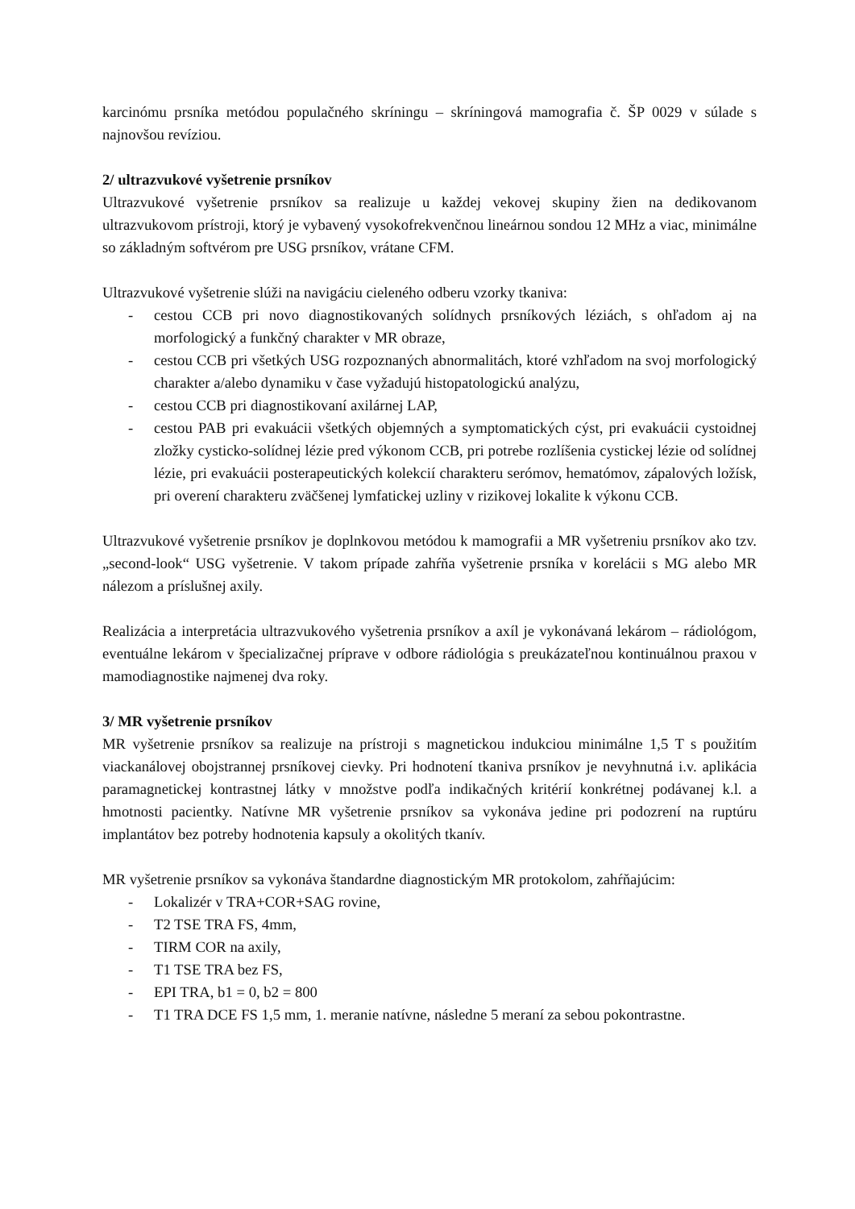karcinómu prsníka metódou populačného skríningu – skríningová mamografia č. ŠP 0029 v súlade s najnovšou revíziou.
2/ ultrazvukové vyšetrenie prsníkov
Ultrazvukové vyšetrenie prsníkov sa realizuje u každej vekovej skupiny žien na dedikovanom ultrazvukovom prístroji, ktorý je vybavený vysokofrekvenčnou lineárnou sondou 12 MHz a viac, minimálne so základným softvérom pre USG prsníkov, vrátane CFM.
Ultrazvukové vyšetrenie slúži na navigáciu cieleného odberu vzorky tkaniva:
- cestou CCB pri novo diagnostikovaných solídnych prsníkových léziách, s ohľadom aj na morfologický a funkčný charakter v MR obraze,
- cestou CCB pri všetkých USG rozpoznaných abnormalitách, ktoré vzhľadom na svoj morfologický charakter a/alebo dynamiku v čase vyžadujú histopatologickú analýzu,
- cestou CCB pri diagnostikovaní axilárnej LAP,
- cestou PAB pri evakuácii všetkých objemných a symptomatických cýst, pri evakuácii cystoidnej zložky cysticko-solídnej lézie pred výkonom CCB, pri potrebe rozlíšenia cystickej lézie od solídnej lézie, pri evakuácii posterapeutických kolekcií charakteru serómov, hematómov, zápalových ložísk, pri overení charakteru zväčšenej lymfatickej uzliny v rizikovej lokalite k výkonu CCB.
Ultrazvukové vyšetrenie prsníkov je doplnkovou metódou k mamografii a MR vyšetreniu prsníkov ako tzv. „second-look“ USG vyšetrenie. V takom prípade zahŕňa vyšetrenie prsníka v korelácii s MG alebo MR nálezom a príslušnej axily.
Realizácia a interpretácia ultrazvukového vyšetrenia prsníkov a axíl je vykonávaná lekárom – rádiológom, eventuálne lekárom v špecializačnej príprave v odbore rádiológia s preukázateľnou kontinuálnou praxou v mamodiagnostike najmenej dva roky.
3/ MR vyšetrenie prsníkov
MR vyšetrenie prsníkov sa realizuje na prístroji s magnetickou indukciou minimálne 1,5 T s použitím viackanálovej obojstrannej prsníkovej cievky. Pri hodnotení tkaniva prsníkov je nevyhnutná i.v. aplikácia paramagnetickej kontrastnej látky v množstve podľa indikačných kritérií konkrétnej podávanej k.l. a hmotnosti pacientky. Natívne MR vyšetrenie prsníkov sa vykonáva jedine pri podozrení na ruptúru implantátov bez potreby hodnotenia kapsuly a okolitých tkanív.
MR vyšetrenie prsníkov sa vykonáva štandardne diagnostickým MR protokolom, zahŕňajúcim:
- Lokalizér v TRA+COR+SAG rovine,
- T2 TSE TRA FS, 4mm,
- TIRM COR na axily,
- T1 TSE TRA bez FS,
- EPI TRA, b1 = 0, b2 = 800
- T1 TRA DCE FS 1,5 mm, 1. meranie natívne, následne 5 meraní za sebou pokontrastne.